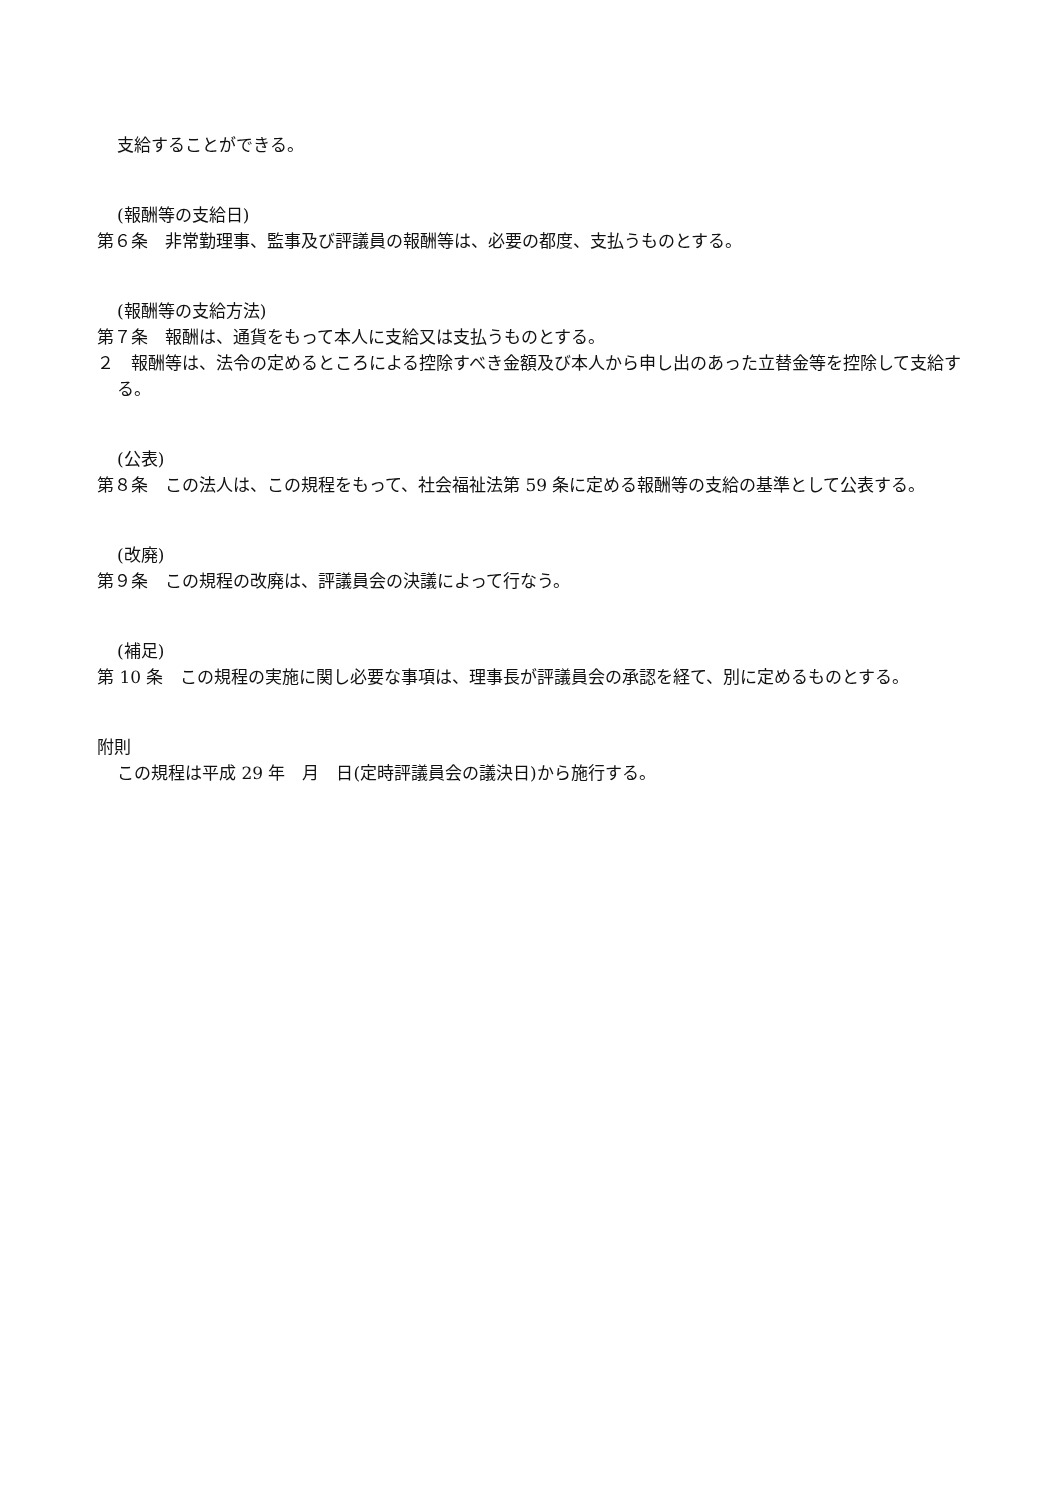支給することができる。
(報酬等の支給日)
第６条　非常勤理事、監事及び評議員の報酬等は、必要の都度、支払うものとする。
(報酬等の支給方法)
第７条　報酬は、通貨をもって本人に支給又は支払うものとする。
２　報酬等は、法令の定めるところによる控除すべき金額及び本人から申し出のあった立替金等を控除して支給する。
(公表)
第８条　この法人は、この規程をもって、社会福祉法第 59 条に定める報酬等の支給の基準として公表する。
(改廃)
第９条　この規程の改廃は、評議員会の決議によって行なう。
(補足)
第 10 条　この規程の実施に関し必要な事項は、理事長が評議員会の承認を経て、別に定めるものとする。
附則
この規程は平成 29 年　月　日(定時評議員会の議決日)から施行する。